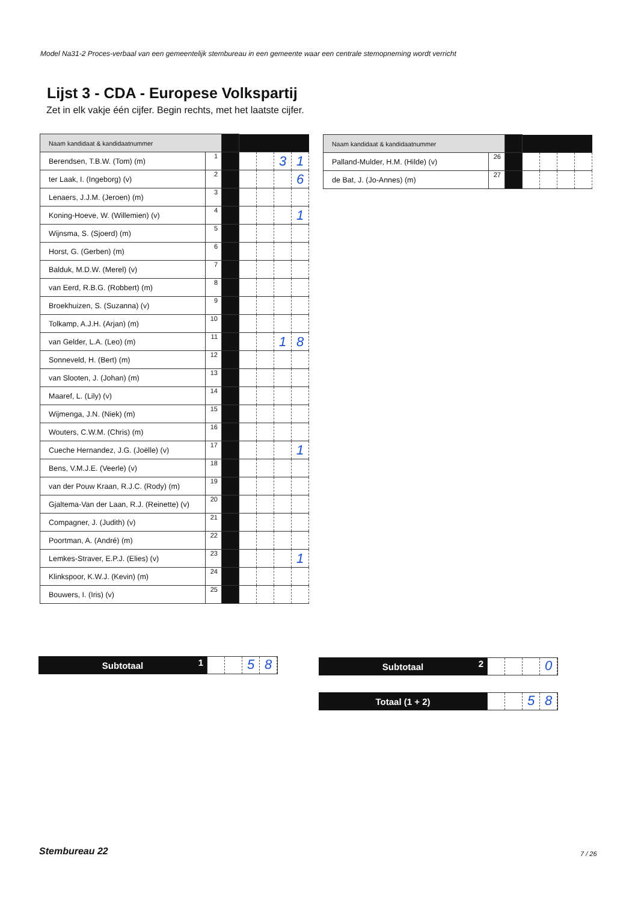Model Na31-2 Proces-verbaal van een gemeentelijk stembureau in een gemeente waar een centrale stemopneming wordt verricht
Lijst 3 - CDA - Europese Volkspartij
Zet in elk vakje één cijfer. Begin rechts, met het laatste cijfer.
| Naam kandidaat & kandidaatnummer | | | | | | |
| Berendsen, T.B.W. (Tom) (m) | 1 | | | | 3 | 1 |
| ter Laak, I. (Ingeborg) (v) | 2 | | | | | 6 |
| Lenaers, J.J.M. (Jeroen) (m) | 3 | | | | | |
| Koning-Hoeve, W. (Willemien) (v) | 4 | | | | | 1 |
| Wijnsma, S. (Sjoerd) (m) | 5 | | | | | |
| Horst, G. (Gerben) (m) | 6 | | | | | |
| Balduk, M.D.W. (Merel) (v) | 7 | | | | | |
| van Eerd, R.B.G. (Robbert) (m) | 8 | | | | | |
| Broekhuizen, S. (Suzanna) (v) | 9 | | | | | |
| Tolkamp, A.J.H. (Arjan) (m) | 10 | | | | | |
| van Gelder, L.A. (Leo) (m) | 11 | | | | 1 | 8 |
| Sonneveld, H. (Bert) (m) | 12 | | | | | |
| van Slooten, J. (Johan) (m) | 13 | | | | | |
| Maaref, L. (Lily) (v) | 14 | | | | | |
| Wijmenga, J.N. (Niek) (m) | 15 | | | | | |
| Wouters, C.W.M. (Chris) (m) | 16 | | | | | |
| Cueche Hernandez, J.G. (Joëlle) (v) | 17 | | | | | 1 |
| Bens, V.M.J.E. (Veerle) (v) | 18 | | | | | |
| van der Pouw Kraan, R.J.C. (Rody) (m) | 19 | | | | | |
| Gjaltema-Van der Laan, R.J. (Reinette) (v) | 20 | | | | | |
| Compagner, J. (Judith) (v) | 21 | | | | | |
| Poortman, A. (André) (m) | 22 | | | | | |
| Lemkes-Straver, E.P.J. (Elies) (v) | 23 | | | | | 1 |
| Klinkspoor, K.W.J. (Kevin) (m) | 24 | | | | | |
| Bouwers, I. (Iris) (v) | 25 | | | | | |
| Naam kandidaat & kandidaatnummer | | | | | | |
| Palland-Mulder, H.M. (Hilde) (v) | 26 | | | | | |
| de Bat, J. (Jo-Annes) (m) | 27 | | | | | |
Subtotaal 1
5 8
Subtotaal 2
0
Totaal (1 + 2)
5 8
Stembureau 22 7 / 26